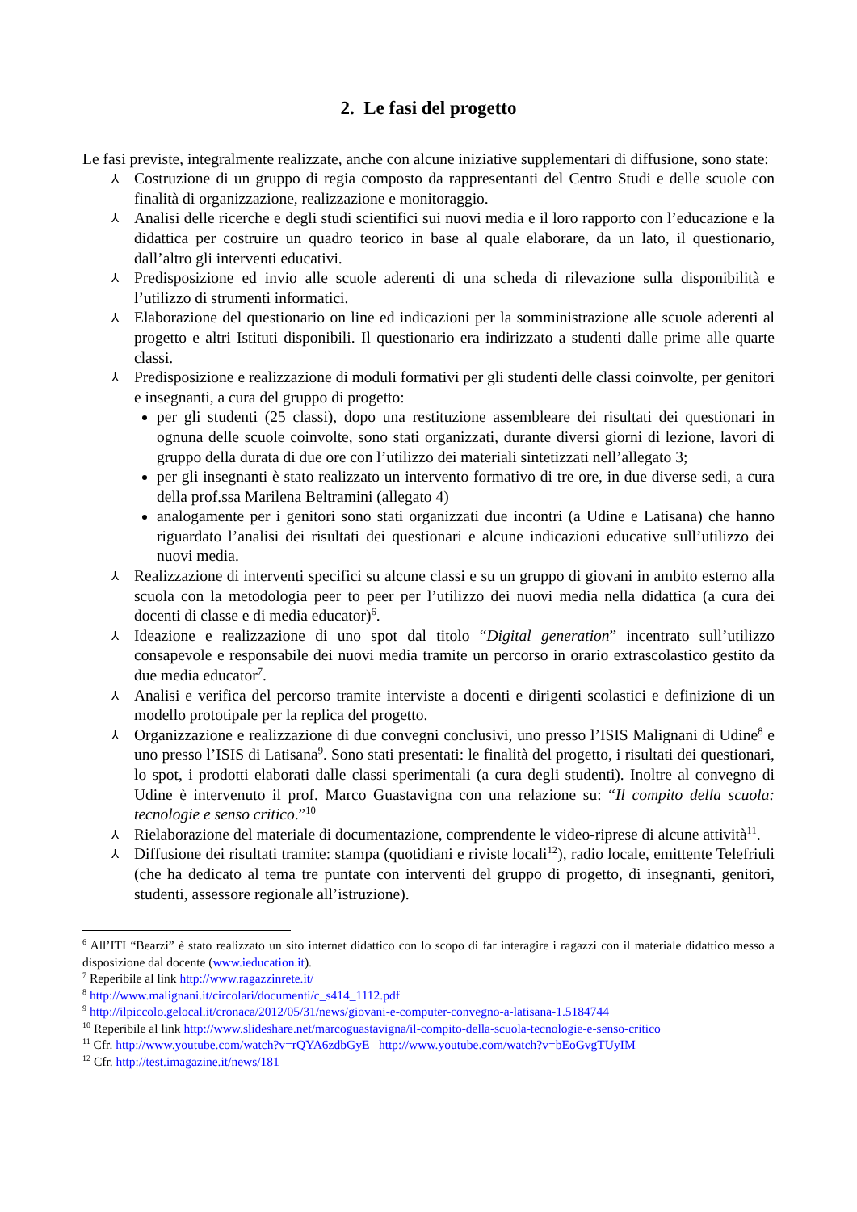2. Le fasi del progetto
Le fasi previste, integralmente realizzate, anche con alcune iniziative supplementari di diffusione, sono state:
⅄ Costruzione di un gruppo di regia composto da rappresentanti del Centro Studi e delle scuole con finalità di organizzazione, realizzazione e monitoraggio.
⅄ Analisi delle ricerche e degli studi scientifici sui nuovi media e il loro rapporto con l’educazione e la didattica per costruire un quadro teorico in base al quale elaborare, da un lato, il questionario, dall’altro gli interventi educativi.
⅄ Predisposizione ed invio alle scuole aderenti di una scheda di rilevazione sulla disponibilità e l’utilizzo di strumenti informatici.
⅄ Elaborazione del questionario on line ed indicazioni per la somministrazione alle scuole aderenti al progetto e altri Istituti disponibili. Il questionario era indirizzato a studenti dalle prime alle quarte classi.
⅄ Predisposizione e realizzazione di moduli formativi per gli studenti delle classi coinvolte, per genitori e insegnanti, a cura del gruppo di progetto:
per gli studenti (25 classi), dopo una restituzione assembleare dei risultati dei questionari in ognuna delle scuole coinvolte, sono stati organizzati, durante diversi giorni di lezione, lavori di gruppo della durata di due ore con l’utilizzo dei materiali sintetizzati nell’allegato 3;
per gli insegnanti è stato realizzato un intervento formativo di tre ore, in due diverse sedi, a cura della prof.ssa Marilena Beltramini (allegato 4)
analogamente per i genitori sono stati organizzati due incontri (a Udine e Latisana) che hanno riguardato l’analisi dei risultati dei questionari e alcune indicazioni educative sull’utilizzo dei nuovi media.
⅄ Realizzazione di interventi specifici su alcune classi e su un gruppo di giovani in ambito esterno alla scuola con la metodologia peer to peer per l’utilizzo dei nuovi media nella didattica (a cura dei docenti di classe e di media educator)<sup>6</sup>.
⅄ Ideazione e realizzazione di uno spot dal titolo “Digital generation” incentrato sull’utilizzo consapevole e responsabile dei nuovi media tramite un percorso in orario extrascolastico gestito da due media educator<sup>7</sup>.
⅄ Analisi e verifica del percorso tramite interviste a docenti e dirigenti scolastici e definizione di un modello prototipale per la replica del progetto.
⅄ Organizzazione e realizzazione di due convegni conclusivi, uno presso l’ISIS Malignani di Udine<sup>8</sup> e uno presso l’ISIS di Latisana<sup>9</sup>. Sono stati presentati: le finalità del progetto, i risultati dei questionari, lo spot, i prodotti elaborati dalle classi sperimentali (a cura degli studenti). Inoltre al convegno di Udine è intervenuto il prof. Marco Guastavigna con una relazione su: “Il compito della scuola: tecnologie e senso critico.”<sup>10</sup>
⅄ Rielaborazione del materiale di documentazione, comprendente le video-riprese di alcune attività<sup>11</sup>.
⅄ Diffusione dei risultati tramite: stampa (quotidiani e riviste locali<sup>12</sup>), radio locale, emittente Telefriuli (che ha dedicato al tema tre puntate con interventi del gruppo di progetto, di insegnanti, genitori, studenti, assessore regionale all’istruzione).
<sup>6</sup> All’ITI “Bearzi” è stato realizzato un sito internet didattico con lo scopo di far interagire i ragazzi con il materiale didattico messo a disposizione dal docente (www.ieducation.it).
<sup>7</sup> Reperibile al link http://www.ragazzinrete.it/
<sup>8</sup> http://www.malignani.it/circolari/documenti/c_s414_1112.pdf
<sup>9</sup> http://ilpiccolo.gelocal.it/cronaca/2012/05/31/news/giovani-e-computer-convegno-a-latisana-1.5184744
<sup>10</sup> Reperibile al link http://www.slideshare.net/marcoguastavigna/il-compito-della-scuola-tecnologie-e-senso-critico
<sup>11</sup> Cfr. http://www.youtube.com/watch?v=rQYA6zdbGyE http://www.youtube.com/watch?v=bEoGvgTUyIM
<sup>12</sup> Cfr. http://test.imagazine.it/news/181